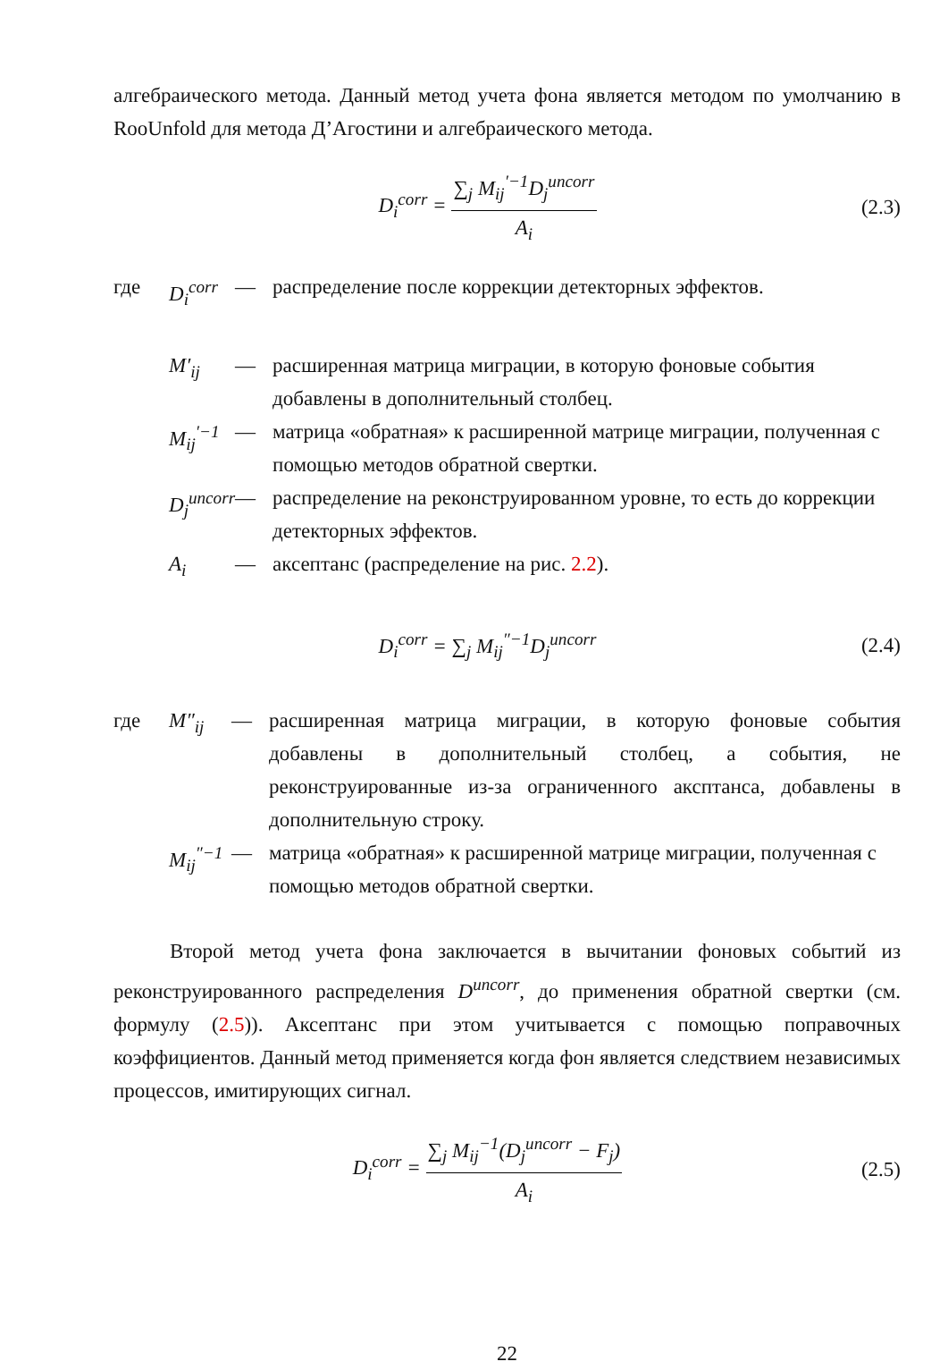алгебраического метода. Данный метод учета фона является методом по умолчанию в RooUnfold для метода Д’Агостини и алгебраического метода.
D<sub>i</sub><sup>corr</sup> = ∑<sub>j</sub> M<sub>ij</sub><sup>′−1</sup>D<sub>j</sub><sup>uncorr</sup> A<sub>i</sub> (2.3)
| где | D<sub>i</sub><sup>corr</sup> | — | распределение после коррекции детекторных эффектов. |
| | M′<sub>ij</sub> | — | расширенная матрица миграции, в которую фоновые события добавлены в дополнительный столбец. |
| | M<sub>ij</sub><sup>′−1</sup> | — | матрица «обратная» к расширенной матрице миграции, полученная с помощью методов обратной свертки. |
| | D<sub>j</sub><sup>uncorr</sup> | — | распределение на реконструированном уровне, то есть до коррекции детекторных эффектов. |
| | A<sub>i</sub> | — | аксептанс (распределение на рис. 2.2 ). |
D<sub>i</sub><sup>corr</sup> = ∑<sub>j</sub> M<sub>ij</sub><sup>″−1</sup>D<sub>j</sub><sup>uncorr</sup> (2.4)
| где | M″<sub>ij</sub> | — | расширенная матрица миграции, в которую фоновые события добавлены в дополнительный столбец, а события, не реконструированные из-за ограниченного аксптанса, добавлены в дополнительную строку. |
| | M<sub>ij</sub><sup>″−1</sup> | — | матрица «обратная» к расширенной матрице миграции, полученная с помощью методов обратной свертки. |
Второй метод учета фона заключается в вычитании фоновых событий из реконструированного распределения D<sup>uncorr</sup>, до применения обратной свертки (см. формулу (2.5)). Аксептанс при этом учитывается с помощью поправочных коэффициентов. Данный метод применяется когда фон является следствием независимых процессов, имитирующих сигнал.
D<sub>i</sub><sup>corr</sup> = ∑<sub>j</sub> M<sub>ij</sub><sup>−1</sup>(D<sub>j</sub><sup>uncorr</sup> − F<sub>j</sub>) A<sub>i</sub>
(2.5)
22